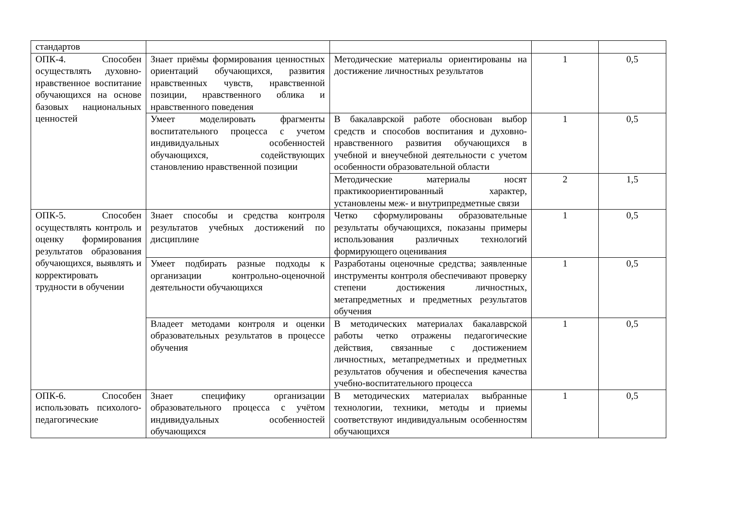| стандартов | | | | |
| ОПК-4. Способен осуществлять духовно-нравственное воспитание обучающихся на основе базовых национальных ценностей | Знает приёмы формирования ценностных ориентаций обучающихся, развития нравственных чувств, нравственной позиции, нравственного облика и нравственного поведения | Методические материалы ориентированы на достижение личностных результатов | 1 | 0,5 |
| | Умеет моделировать фрагменты воспитательного процесса с учетом индивидуальных особенностей обучающихся, содействующих становлению нравственной позиции | В бакалаврской работе обоснован выбор средств и способов воспитания и духовно-нравственного развития обучающихся в учебной и внеучебной деятельности с учетом особенности образовательной области | 1 | 0,5 |
| | | Методические материалы носят практикоориентированный характер, установлены меж- и внутрипредметные связи | 2 | 1,5 |
| ОПК-5. Способен осуществлять контроль и оценку формирования результатов образования обучающихся, выявлять и корректировать трудности в обучении | Знает способы и средства контроля результатов учебных достижений по дисциплине | Четко сформулированы образовательные результаты обучающихся, показаны примеры использования различных технологий формирующего оценивания | 1 | 0,5 |
| | Умеет подбирать разные подходы к организации контрольно-оценочной деятельности обучающихся | Разработаны оценочные средства; заявленные инструменты контроля обеспечивают проверку степени достижения личностных, метапредметных и предметных результатов обучения | 1 | 0,5 |
| | Владеет методами контроля и оценки образовательных результатов в процессе обучения | В методических материалах бакалаврской работы четко отражены педагогические действия, связанные с достижением личностных, метапредметных и предметных результатов обучения и обеспечения качества учебно-воспитательного процесса | 1 | 0,5 |
| ОПК-6. Способен использовать психолого-педагогические | Знает специфику организации образовательного процесса с учётом индивидуальных особенностей обучающихся | В методических материалах выбранные технологии, техники, методы и приемы соответствуют индивидуальным особенностям обучающихся | 1 | 0,5 |